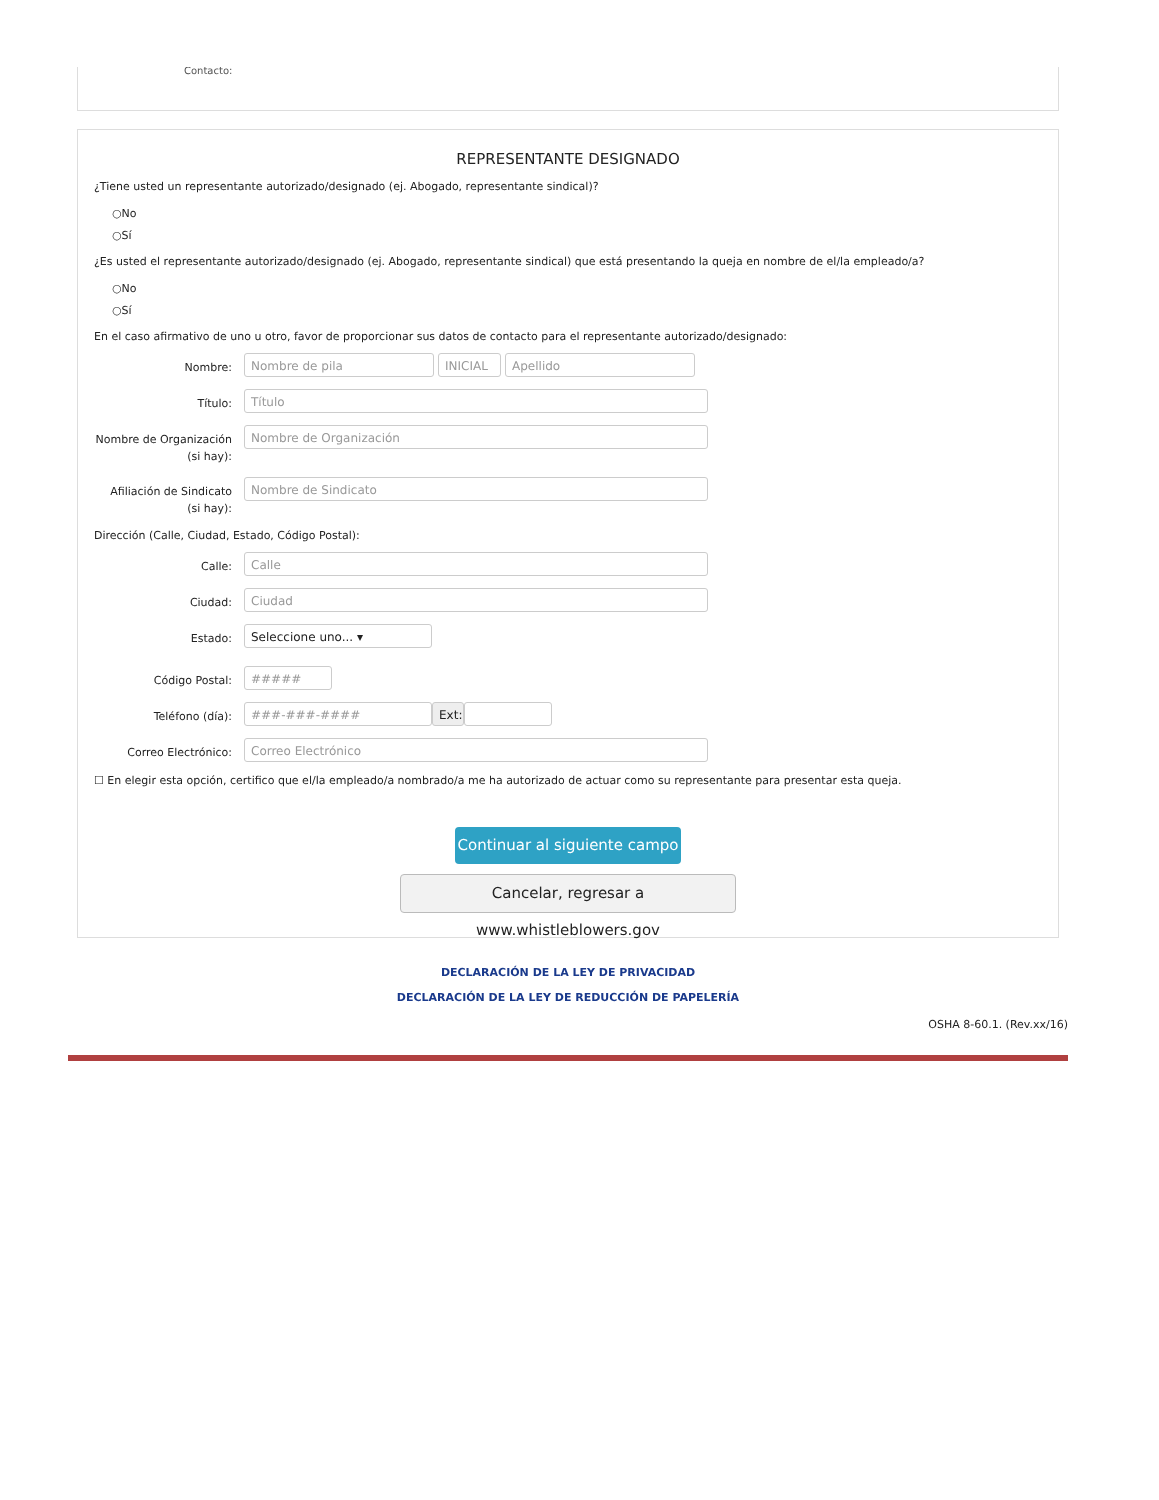Contacto:
REPRESENTANTE DESIGNADO
¿Tiene usted un representante autorizado/designado (ej. Abogado, representante sindical)?
○No
○Sí
¿Es usted el representante autorizado/designado (ej. Abogado, representante sindical) que está presentando la queja en nombre de el/la empleado/a?
○No
○Sí
En el caso afirmativo de uno u otro, favor de proporcionar sus datos de contacto para el representante autorizado/designado:
Nombre:
Nombre de pila INICIAL Apellido
Título:
Título
Nombre de Organización (si hay):
Nombre de Organización
Afiliación de Sindicato (si hay):
Nombre de Sindicato
Dirección (Calle, Ciudad, Estado, Código Postal):
Calle:
Calle
Ciudad:
Ciudad
Estado:
Seleccione uno... ▾
Código Postal:
#####
Teléfono (día):
###-###-#### Ext:
Correo Electrónico:
Correo Electrónico
☐ En elegir esta opción, certifico que el/la empleado/a nombrado/a me ha autorizado de actuar como su representante para presentar esta queja.
Continuar al siguiente campo
Cancelar, regresar a www.whistleblowers.gov
DECLARACIÓN DE LA LEY DE PRIVACIDAD
DECLARACIÓN DE LA LEY DE REDUCCIÓN DE PAPELERÍA
OSHA 8-60.1. (Rev.xx/16)